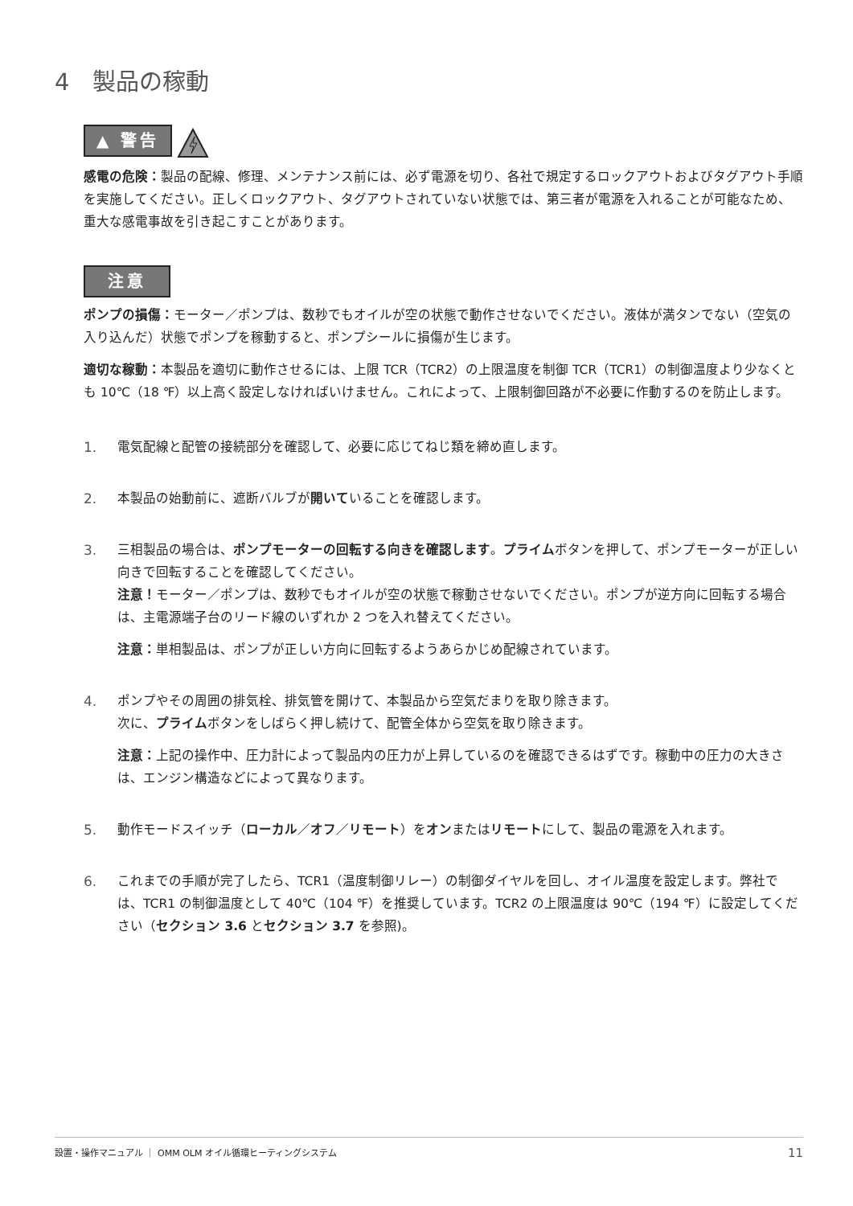4　製品の稼動
▲ 警告
感電の危険：製品の配線、修理、メンテナンス前には、必ず電源を切り、各社で規定するロックアウトおよびタグアウト手順を実施してください。正しくロックアウト、タグアウトされていない状態では、第三者が電源を入れることが可能なため、重大な感電事故を引き起こすことがあります。
注意
ポンプの損傷：モーター／ポンプは、数秒でもオイルが空の状態で動作させないでください。液体が満タンでない（空気の入り込んだ）状態でポンプを稼動すると、ポンプシールに損傷が生じます。
適切な稼動：本製品を適切に動作させるには、上限 TCR（TCR2）の上限温度を制御 TCR（TCR1）の制御温度より少なくとも 10℃（18 ℉）以上高く設定しなければいけません。これによって、上限制御回路が不必要に作動するのを防止します。
1. 電気配線と配管の接続部分を確認して、必要に応じてねじ類を締め直します。
2. 本製品の始動前に、遮断バルブが開いていることを確認します。
3. 三相製品の場合は、ポンプモーターの回転する向きを確認します。プライムボタンを押して、ポンプモーターが正しい向きで回転することを確認してください。
注意！モーター／ポンプは、数秒でもオイルが空の状態で稼動させないでください。ポンプが逆方向に回転する場合は、主電源端子台のリード線のいずれか 2 つを入れ替えてください。
注意：単相製品は、ポンプが正しい方向に回転するようあらかじめ配線されています。
4. ポンプやその周囲の排気栓、排気管を開けて、本製品から空気だまりを取り除きます。
次に、プライムボタンをしばらく押し続けて、配管全体から空気を取り除きます。
注意：上記の操作中、圧力計によって製品内の圧力が上昇しているのを確認できるはずです。稼動中の圧力の大きさは、エンジン構造などによって異なります。
5. 動作モードスイッチ（ローカル／オフ／リモート）をオンまたはリモートにして、製品の電源を入れます。
6. これまでの手順が完了したら、TCR1（温度制御リレー）の制御ダイヤルを回し、オイル温度を設定します。弊社では、TCR1 の制御温度として 40℃（104 ℉）を推奨しています。TCR2 の上限温度は 90℃（194 ℉）に設定してください（セクション 3.6 とセクション 3.7 を参照)。
設置・操作マニュアル ｜ OMM OLM オイル循環ヒーティングシステム 11